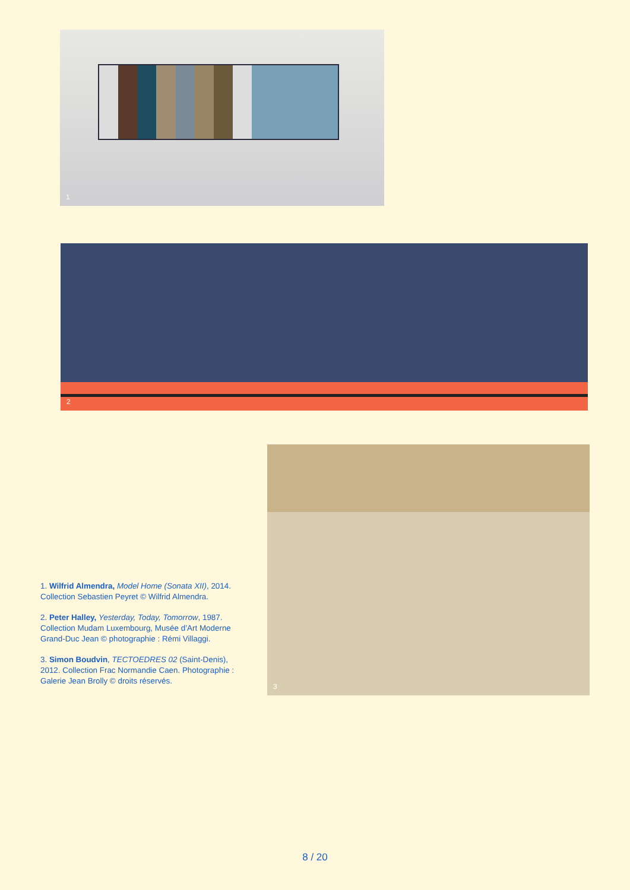1
2
1. Wilfrid Almendra, Model Home (Sonata XII), 2014. Collection Sebastien Peyret © Wilfrid Almendra.
2. Peter Halley, Yesterday, Today, Tomorrow, 1987. Collection Mudam Luxembourg, Musée d’Art Moderne Grand-Duc Jean © photographie : Rémi Villaggi.
3. Simon Boudvin, TECTOEDRES 02 (Saint-Denis), 2012. Collection Frac Normandie Caen. Photographie : Galerie Jean Brolly © droits réservés.
3
8 / 20